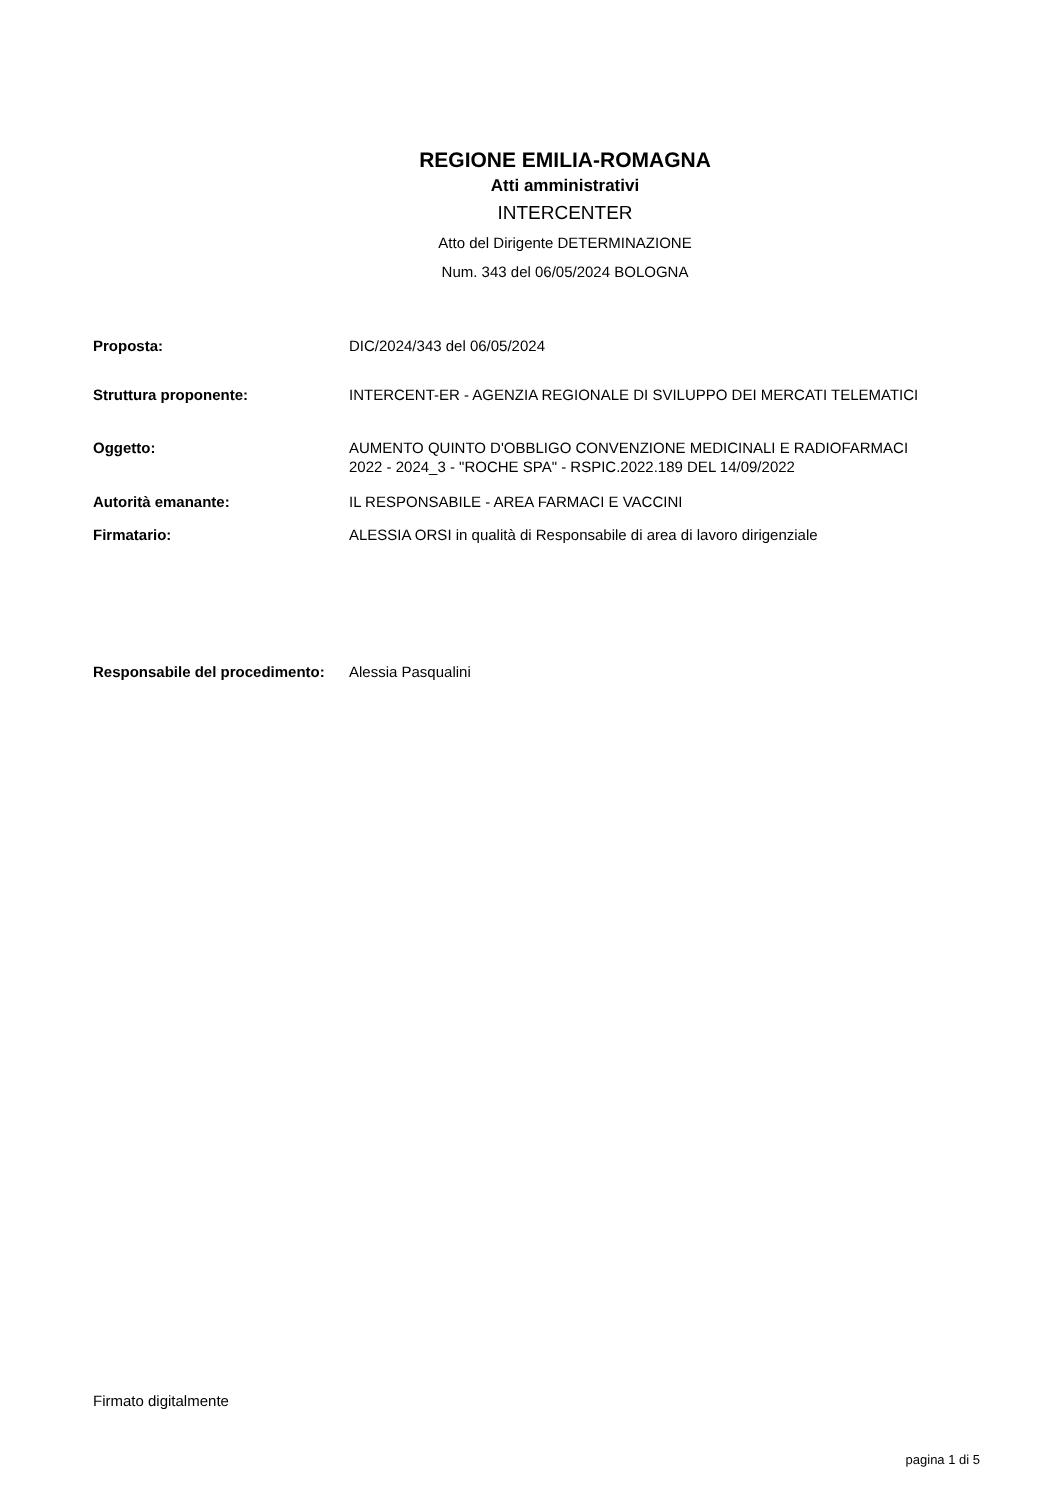REGIONE EMILIA-ROMAGNA
Atti amministrativi
INTERCENTER
Atto del Dirigente DETERMINAZIONE
Num. 343 del 06/05/2024 BOLOGNA
| Proposta: | DIC/2024/343 del 06/05/2024 |
| Struttura proponente: | INTERCENT-ER - AGENZIA REGIONALE DI SVILUPPO DEI MERCATI TELEMATICI |
| Oggetto: | AUMENTO QUINTO D'OBBLIGO CONVENZIONE MEDICINALI E RADIOFARMACI 2022 - 2024_3 - "ROCHE SPA" - RSPIC.2022.189 DEL 14/09/2022 |
| Autorità emanante: | IL RESPONSABILE - AREA FARMACI E VACCINI |
| Firmatario: | ALESSIA ORSI in qualità di Responsabile di area di lavoro dirigenziale |
| Responsabile del procedimento: | Alessia Pasqualini |
Firmato digitalmente
pagina 1 di 5